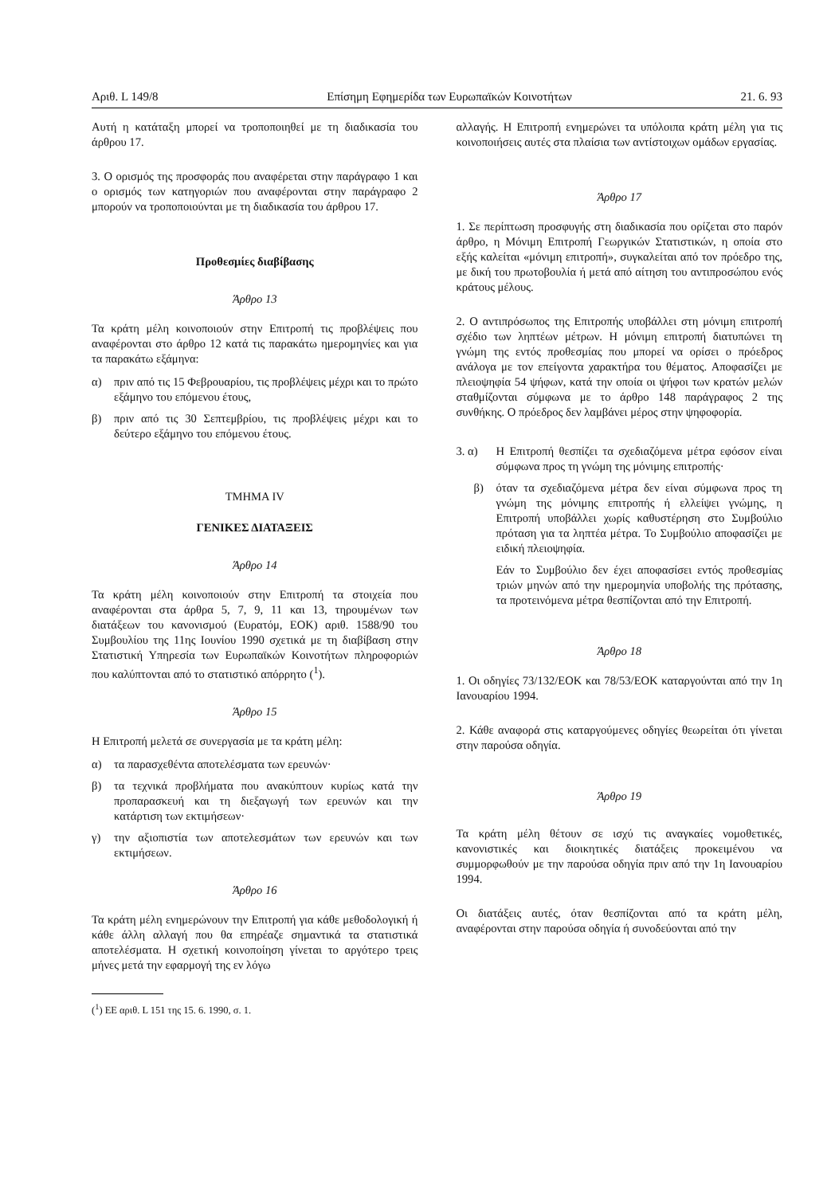Αριθ. L 149/8 Επίσημη Εφημερίδα των Ευρωπαϊκών Κοινοτήτων 21. 6. 93
Αυτή η κατάταξη μπορεί να τροποποιηθεί με τη διαδικασία του άρθρου 17.
3. Ο ορισμός της προσφοράς που αναφέρεται στην παράγραφο 1 και ο ορισμός των κατηγοριών που αναφέρονται στην παράγραφο 2 μπορούν να τροποποιούνται με τη διαδικασία του άρθρου 17.
Προθεσμίες διαβίβασης
Άρθρο 13
Τα κράτη μέλη κοινοποιούν στην Επιτροπή τις προβλέψεις που αναφέρονται στο άρθρο 12 κατά τις παρακάτω ημερομηνίες και για τα παρακάτω εξάμηνα:
α) πριν από τις 15 Φεβρουαρίου, τις προβλέψεις μέχρι και το πρώτο εξάμηνο του επόμενου έτους,
β) πριν από τις 30 Σεπτεμβρίου, τις προβλέψεις μέχρι και το δεύτερο εξάμηνο του επόμενου έτους.
ΤΜΗΜΑ IV
ΓΕΝΙΚΕΣ ΔΙΑΤΑΞΕΙΣ
Άρθρο 14
Τα κράτη μέλη κοινοποιούν στην Επιτροπή τα στοιχεία που αναφέρονται στα άρθρα 5, 7, 9, 11 και 13, τηρουμένων των διατάξεων του κανονισμού (Ευρατόμ, ΕΟΚ) αριθ. 1588/90 του Συμβουλίου της 11ης Ιουνίου 1990 σχετικά με τη διαβίβαση στην Στατιστική Υπηρεσία των Ευρωπαϊκών Κοινοτήτων πληροφοριών που καλύπτονται από το στατιστικό απόρρητο (<sup>1</sup>).
Άρθρο 15
Η Επιτροπή μελετά σε συνεργασία με τα κράτη μέλη:
α) τα παρασχεθέντα αποτελέσματα των ερευνών·
β) τα τεχνικά προβλήματα που ανακύπτουν κυρίως κατά την προπαρασκευή και τη διεξαγωγή των ερευνών και την κατάρτιση των εκτιμήσεων·
γ) την αξιοπιστία των αποτελεσμάτων των ερευνών και των εκτιμήσεων.
Άρθρο 16
Τα κράτη μέλη ενημερώνουν την Επιτροπή για κάθε μεθοδολογική ή κάθε άλλη αλλαγή που θα επηρέαζε σημαντικά τα στατιστικά αποτελέσματα. Η σχετική κοινοποίηση γίνεται το αργότερο τρεις μήνες μετά την εφαρμογή της εν λόγω
(<sup>1</sup>) ΕΕ αριθ. L 151 της 15. 6. 1990, σ. 1.
αλλαγής. Η Επιτροπή ενημερώνει τα υπόλοιπα κράτη μέλη για τις κοινοποιήσεις αυτές στα πλαίσια των αντίστοιχων ομάδων εργασίας.
Άρθρο 17
1. Σε περίπτωση προσφυγής στη διαδικασία που ορίζεται στο παρόν άρθρο, η Μόνιμη Επιτροπή Γεωργικών Στατιστικών, η οποία στο εξής καλείται «μόνιμη επιτροπή», συγκαλείται από τον πρόεδρο της, με δική του πρωτοβουλία ή μετά από αίτηση του αντιπροσώπου ενός κράτους μέλους.
2. Ο αντιπρόσωπος της Επιτροπής υποβάλλει στη μόνιμη επιτροπή σχέδιο των ληπτέων μέτρων. Η μόνιμη επιτροπή διατυπώνει τη γνώμη της εντός προθεσμίας που μπορεί να ορίσει ο πρόεδρος ανάλογα με τον επείγοντα χαρακτήρα του θέματος. Αποφασίζει με πλειοψηφία 54 ψήφων, κατά την οποία οι ψήφοι των κρατών μελών σταθμίζονται σύμφωνα με το άρθρο 148 παράγραφος 2 της συνθήκης. Ο πρόεδρος δεν λαμβάνει μέρος στην ψηφοφορία.
3. α) Η Επιτροπή θεσπίζει τα σχεδιαζόμενα μέτρα εφόσον είναι σύμφωνα προς τη γνώμη της μόνιμης επιτροπής·
β) όταν τα σχεδιαζόμενα μέτρα δεν είναι σύμφωνα προς τη γνώμη της μόνιμης επιτροπής ή ελλείψει γνώμης, η Επιτροπή υποβάλλει χωρίς καθυστέρηση στο Συμβούλιο πρόταση για τα ληπτέα μέτρα. Το Συμβούλιο αποφασίζει με ειδική πλειοψηφία.
Εάν το Συμβούλιο δεν έχει αποφασίσει εντός προθεσμίας τριών μηνών από την ημερομηνία υποβολής της πρότασης, τα προτεινόμενα μέτρα θεσπίζονται από την Επιτροπή.
Άρθρο 18
1. Οι οδηγίες 73/132/ΕΟΚ και 78/53/ΕΟΚ καταργούνται από την 1η Ιανουαρίου 1994.
2. Κάθε αναφορά στις καταργούμενες οδηγίες θεωρείται ότι γίνεται στην παρούσα οδηγία.
Άρθρο 19
Τα κράτη μέλη θέτουν σε ισχύ τις αναγκαίες νομοθετικές, κανονιστικές και διοικητικές διατάξεις προκειμένου να συμμορφωθούν με την παρούσα οδηγία πριν από την 1η Ιανουαρίου 1994.
Οι διατάξεις αυτές, όταν θεσπίζονται από τα κράτη μέλη, αναφέρονται στην παρούσα οδηγία ή συνοδεύονται από την